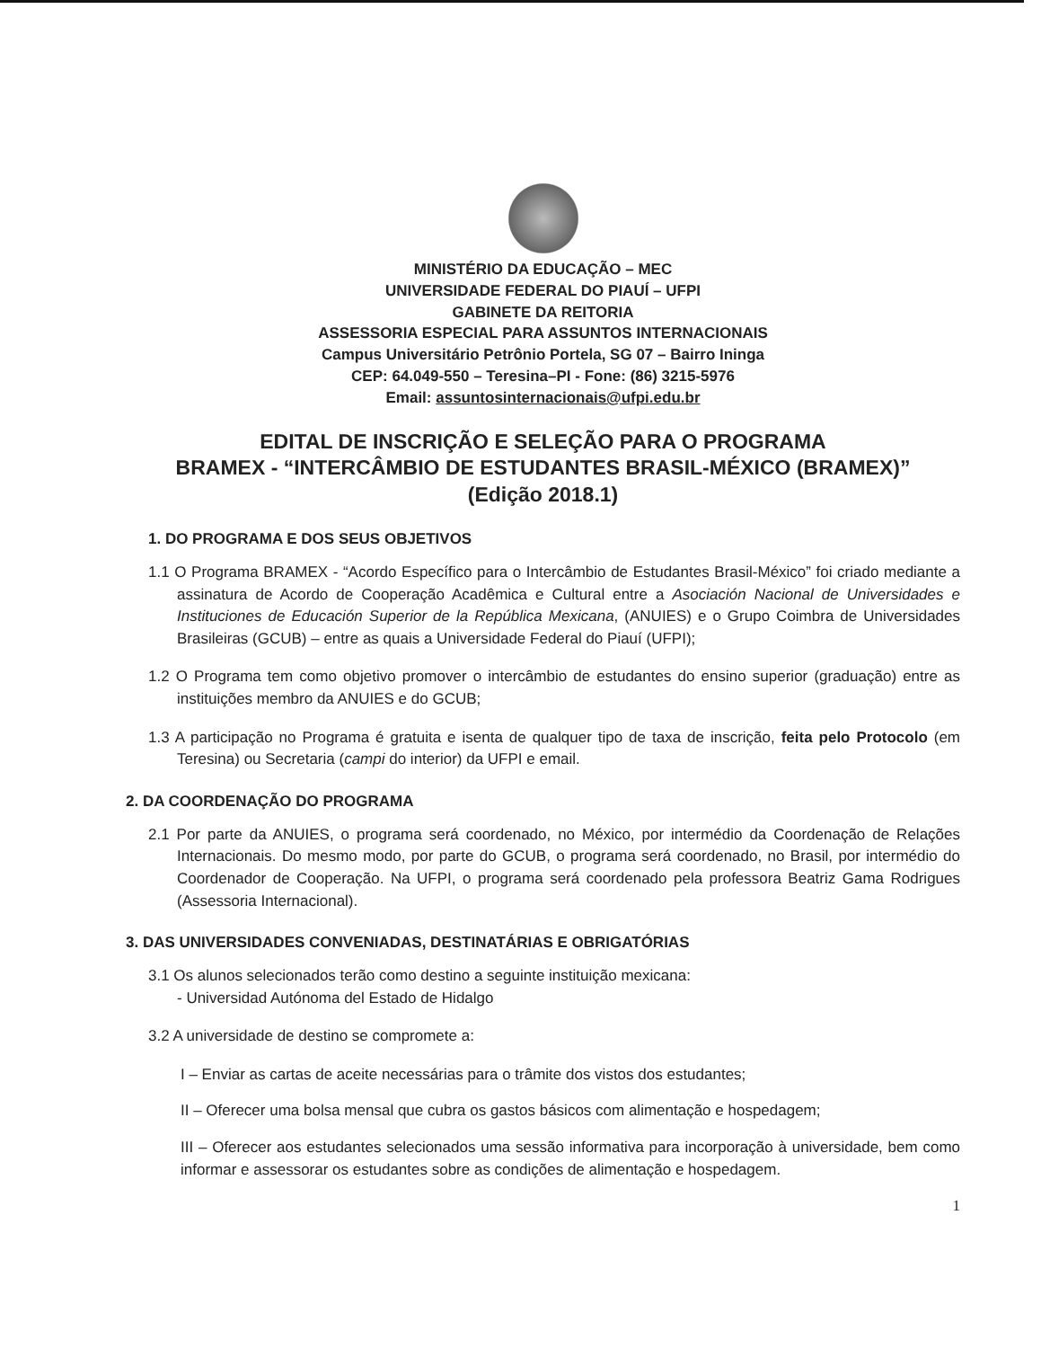MINISTÉRIO DA EDUCAÇÃO – MEC
UNIVERSIDADE FEDERAL DO PIAUÍ – UFPI
GABINETE DA REITORIA
ASSESSORIA ESPECIAL PARA ASSUNTOS INTERNACIONAIS
Campus Universitário Petrônio Portela, SG 07 – Bairro Ininga
CEP: 64.049-550 – Teresina–PI - Fone: (86) 3215-5976
Email: assuntosinternacionais@ufpi.edu.br
EDITAL DE INSCRIÇÃO E SELEÇÃO PARA O PROGRAMA
BRAMEX - “INTERCÂMBIO DE ESTUDANTES BRASIL-MÉXICO (BRAMEX)”
(Edição 2018.1)
1. DO PROGRAMA E DOS SEUS OBJETIVOS
1.1 O Programa BRAMEX - “Acordo Específico para o Intercâmbio de Estudantes Brasil-México” foi criado mediante a assinatura de Acordo de Cooperação Acadêmica e Cultural entre a Asociación Nacional de Universidades e Instituciones de Educación Superior de la República Mexicana, (ANUIES) e o Grupo Coimbra de Universidades Brasileiras (GCUB) – entre as quais a Universidade Federal do Piauí (UFPI);
1.2 O Programa tem como objetivo promover o intercâmbio de estudantes do ensino superior (graduação) entre as instituições membro da ANUIES e do GCUB;
1.3 A participação no Programa é gratuita e isenta de qualquer tipo de taxa de inscrição, feita pelo Protocolo (em Teresina) ou Secretaria (campi do interior) da UFPI e email.
2. DA COORDENAÇÃO DO PROGRAMA
2.1 Por parte da ANUIES, o programa será coordenado, no México, por intermédio da Coordenação de Relações Internacionais. Do mesmo modo, por parte do GCUB, o programa será coordenado, no Brasil, por intermédio do Coordenador de Cooperação. Na UFPI, o programa será coordenado pela professora Beatriz Gama Rodrigues (Assessoria Internacional).
3. DAS UNIVERSIDADES CONVENIADAS, DESTINATÁRIAS E OBRIGATÓRIAS
3.1 Os alunos selecionados terão como destino a seguinte instituição mexicana:
- Universidad Autónoma del Estado de Hidalgo
3.2 A universidade de destino se compromete a:
I – Enviar as cartas de aceite necessárias para o trâmite dos vistos dos estudantes;
II – Oferecer uma bolsa mensal que cubra os gastos básicos com alimentação e hospedagem;
III – Oferecer aos estudantes selecionados uma sessão informativa para incorporação à universidade, bem como informar e assessorar os estudantes sobre as condições de alimentação e hospedagem.
1